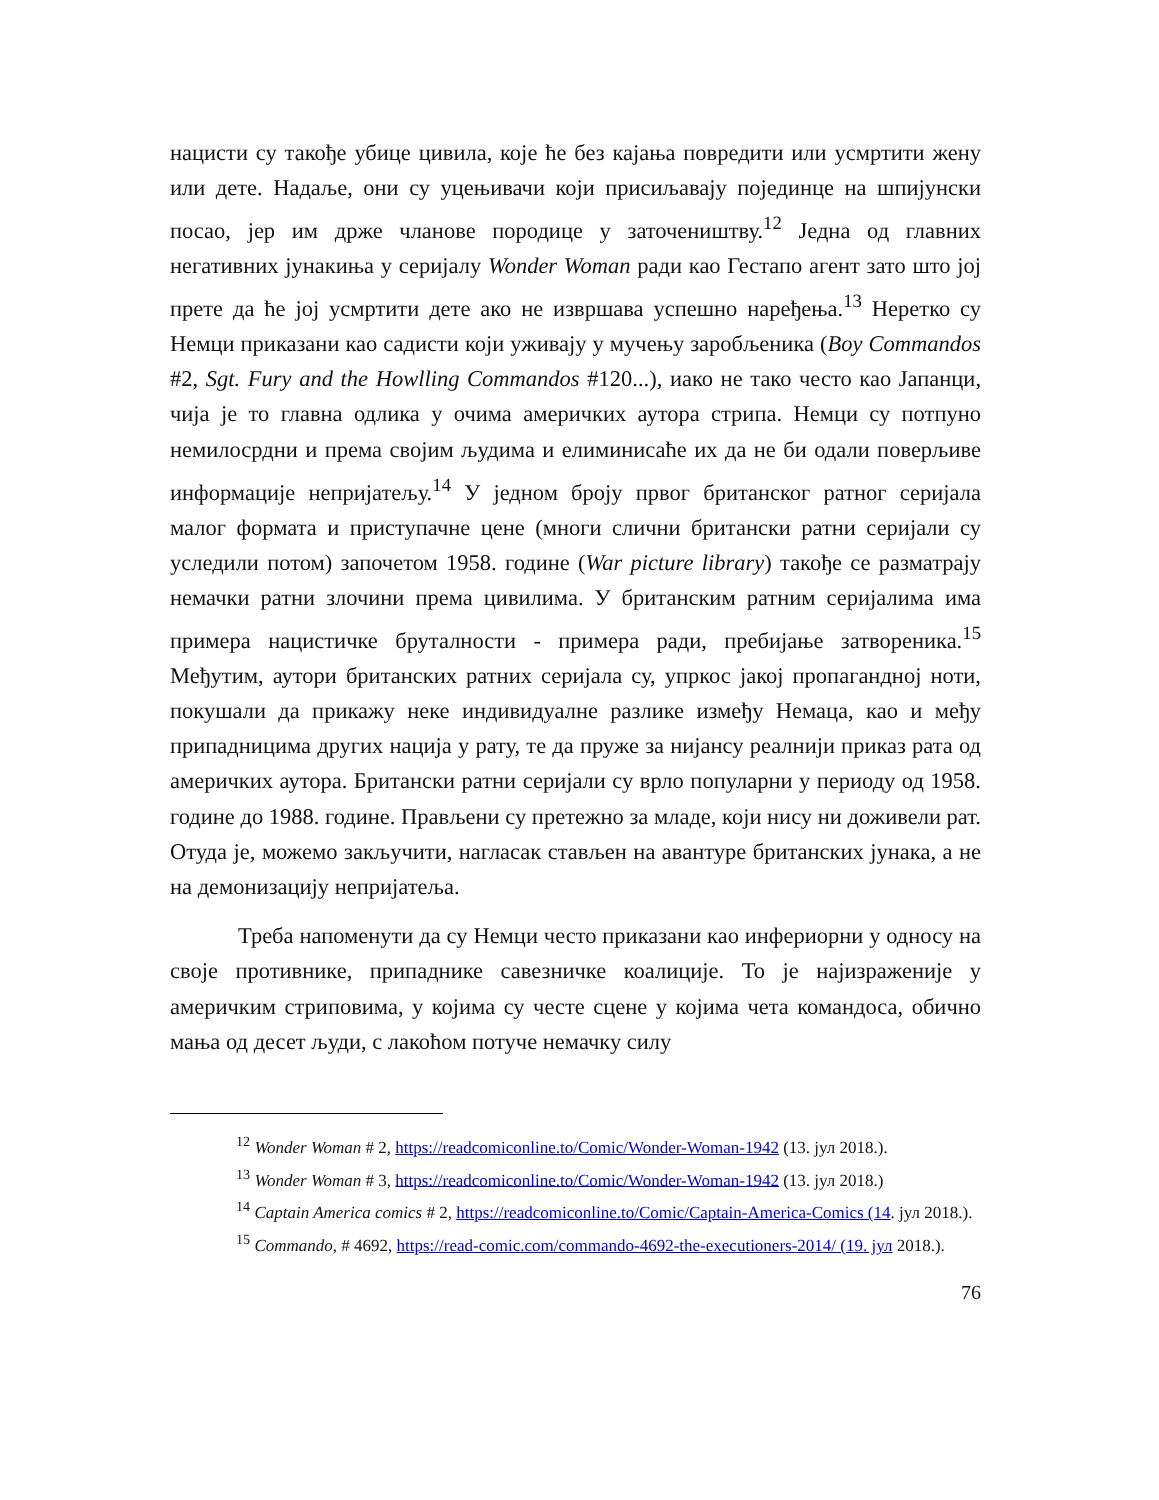нацисти су такође убице цивила, које ће без кајања повредити или усмртити жену или дете. Надаље, они су уцењивачи који присиљавају појединце на шпијунски посао, јер им држе чланове породице у заточеништву.<sup>12</sup> Једна од главних негативних јунакиња у серијалу Wonder Woman ради као Гестапо агент зато што јој прете да ће јој усмртити дете ако не извршава успешно наређења.<sup>13</sup> Неретко су Немци приказани као садисти који уживају у мучењу заробљеника (Boy Commandos #2, Sgt. Fury and the Howlling Commandos #120...), иако не тако често као Јапанци, чија је то главна одлика у очима америчких аутора стрипа. Немци су потпуно немилосрдни и према својим људима и елиминисаће их да не би одали поверљиве информације непријатељу.<sup>14</sup> У једном броју првог британског ратног серијала малог формата и приступачне цене (многи слични британски ратни серијали су уследили потом) започетом 1958. године (War picture library) такође се разматрају немачки ратни злочини према цивилима. У британским ратним серијалима има примера нацистичке бруталности - примера ради, пребијање затвореника.<sup>15</sup> Међутим, аутори британских ратних серијала су, упркос јакој пропагандној ноти, покушали да прикажу неке индивидуалне разлике између Немаца, као и међу припадницима других нација у рату, те да пруже за нијансу реалнији приказ рата од америчких аутора. Британски ратни серијали су врло популарни у периоду од 1958. године до 1988. године. Прављени су претежно за младе, који нису ни доживели рат. Отуда је, можемо закључити, нагласак стављен на авантуре британских јунака, а не на демонизацију непријатеља.
Треба напоменути да су Немци често приказани као инфериорни у односу на своје противнике, припаднике савезничке коалиције. То је најизраженије у америчким стриповима, у којима су честе сцене у којима чета командоса, обично мања од десет људи, с лакоћом потуче немачку силу
<sup>12</sup> Wonder Woman # 2, https://readcomiconline.to/Comic/Wonder-Woman-1942 (13. јул 2018.).
<sup>13</sup> Wonder Woman # 3, https://readcomiconline.to/Comic/Wonder-Woman-1942 (13. јул 2018.)
<sup>14</sup> Captain America comics # 2, https://readcomiconline.to/Comic/Captain-America-Comics (14. јул 2018.).
<sup>15</sup> Commando, # 4692, https://read-comic.com/commando-4692-the-executioners-2014/ (19. јул 2018.).
76